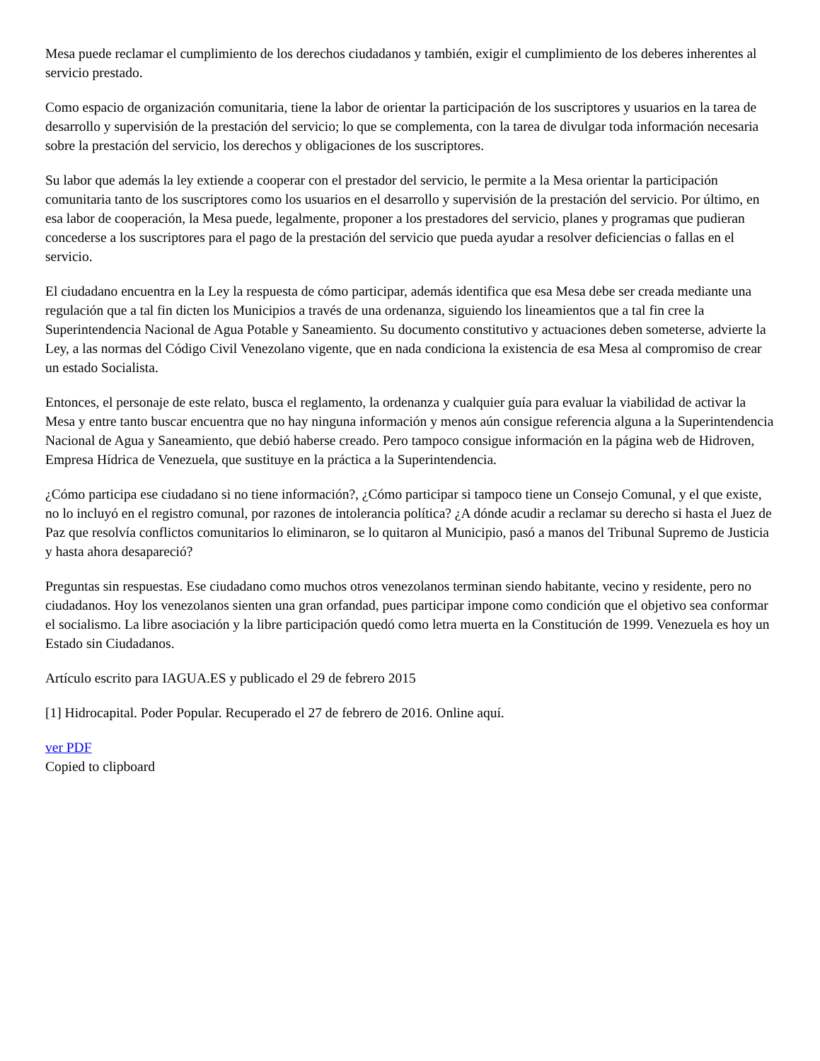Mesa puede reclamar el cumplimiento de los derechos ciudadanos y también, exigir el cumplimiento de los deberes inherentes al servicio prestado.
Como espacio de organización comunitaria, tiene la labor de orientar la participación de los suscriptores y usuarios en la tarea de desarrollo y supervisión de la prestación del servicio; lo que se complementa, con la tarea de divulgar toda información necesaria sobre la prestación del servicio, los derechos y obligaciones de los suscriptores.
Su labor que además la ley extiende a cooperar con el prestador del servicio, le permite a la Mesa orientar la participación comunitaria tanto de los suscriptores como los usuarios en el desarrollo y supervisión de la prestación del servicio. Por último, en esa labor de cooperación, la Mesa puede, legalmente, proponer a los prestadores del servicio, planes y programas que pudieran concederse a los suscriptores para el pago de la prestación del servicio que pueda ayudar a resolver deficiencias o fallas en el servicio.
El ciudadano encuentra en la Ley la respuesta de cómo participar, además identifica que esa Mesa debe ser creada mediante una regulación que a tal fin dicten los Municipios a través de una ordenanza, siguiendo los lineamientos que a tal fin cree la Superintendencia Nacional de Agua Potable y Saneamiento. Su documento constitutivo y actuaciones deben someterse, advierte la Ley, a las normas del Código Civil Venezolano vigente, que en nada condiciona la existencia de esa Mesa al compromiso de crear un estado Socialista.
Entonces, el personaje de este relato, busca el reglamento, la ordenanza y cualquier guía para evaluar la viabilidad de activar la Mesa y entre tanto buscar encuentra que no hay ninguna información y menos aún consigue referencia alguna a la Superintendencia Nacional de Agua y Saneamiento, que debió haberse creado. Pero tampoco consigue información en la página web de Hidroven, Empresa Hídrica de Venezuela, que sustituye en la práctica a la Superintendencia.
¿Cómo participa ese ciudadano si no tiene información?, ¿Cómo participar si tampoco tiene un Consejo Comunal, y el que existe, no lo incluyó en el registro comunal, por razones de intolerancia política? ¿A dónde acudir a reclamar su derecho si hasta el Juez de Paz que resolvía conflictos comunitarios lo eliminaron, se lo quitaron al Municipio, pasó a manos del Tribunal Supremo de Justicia y hasta ahora desapareció?
Preguntas sin respuestas. Ese ciudadano como muchos otros venezolanos terminan siendo habitante, vecino y residente, pero no ciudadanos. Hoy los venezolanos sienten una gran orfandad, pues participar impone como condición que el objetivo sea conformar el socialismo. La libre asociación y la libre participación quedó como letra muerta en la Constitución de 1999. Venezuela es hoy un Estado sin Ciudadanos.
Artículo escrito para IAGUA.ES y publicado el 29 de febrero 2015
[1] Hidrocapital. Poder Popular. Recuperado el 27 de febrero de 2016. Online aquí.
ver PDF
Copied to clipboard